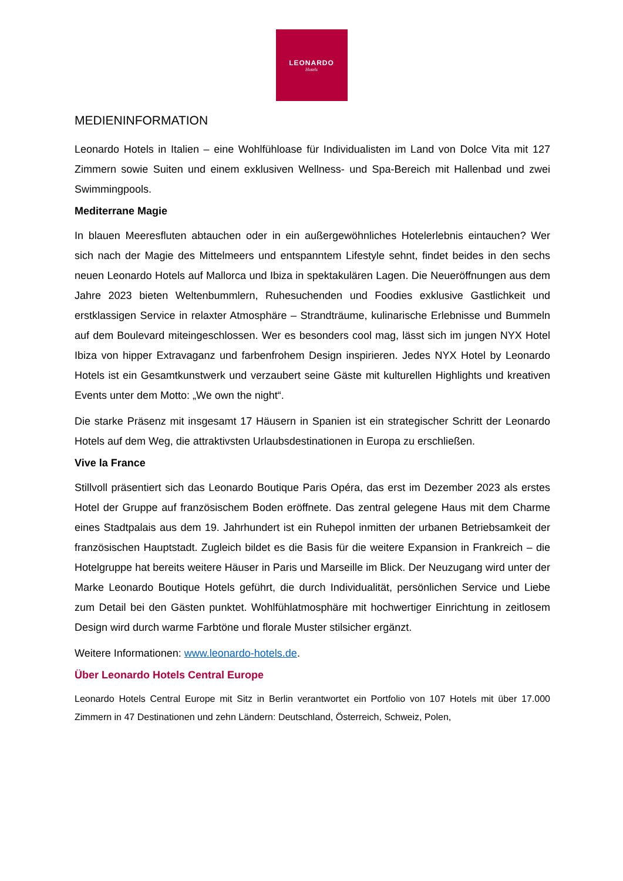LEONARDO
Hotels
MEDIENINFORMATION
Leonardo Hotels in Italien – eine Wohlfühloase für Individualisten im Land von Dolce Vita mit 127 Zimmern sowie Suiten und einem exklusiven Wellness- und Spa-Bereich mit Hallenbad und zwei Swimmingpools.
Mediterrane Magie
In blauen Meeresfluten abtauchen oder in ein außergewöhnliches Hotelerlebnis eintauchen? Wer sich nach der Magie des Mittelmeers und entspanntem Lifestyle sehnt, findet beides in den sechs neuen Leonardo Hotels auf Mallorca und Ibiza in spektakulären Lagen. Die Neueröffnungen aus dem Jahre 2023 bieten Weltenbummlern, Ruhesuchenden und Foodies exklusive Gastlichkeit und erstklassigen Service in relaxter Atmosphäre – Strandträume, kulinarische Erlebnisse und Bummeln auf dem Boulevard miteingeschlossen. Wer es besonders cool mag, lässt sich im jungen NYX Hotel Ibiza von hipper Extravaganz und farbenfrohem Design inspirieren. Jedes NYX Hotel by Leonardo Hotels ist ein Gesamtkunstwerk und verzaubert seine Gäste mit kulturellen Highlights und kreativen Events unter dem Motto: „We own the night“.
Die starke Präsenz mit insgesamt 17 Häusern in Spanien ist ein strategischer Schritt der Leonardo Hotels auf dem Weg, die attraktivsten Urlaubsdestinationen in Europa zu erschließen.
Vive la France
Stillvoll präsentiert sich das Leonardo Boutique Paris Opéra, das erst im Dezember 2023 als erstes Hotel der Gruppe auf französischem Boden eröffnete. Das zentral gelegene Haus mit dem Charme eines Stadtpalais aus dem 19. Jahrhundert ist ein Ruhepol inmitten der urbanen Betriebsamkeit der französischen Hauptstadt. Zugleich bildet es die Basis für die weitere Expansion in Frankreich – die Hotelgruppe hat bereits weitere Häuser in Paris und Marseille im Blick. Der Neuzugang wird unter der Marke Leonardo Boutique Hotels geführt, die durch Individualität, persönlichen Service und Liebe zum Detail bei den Gästen punktet. Wohlfühlatmosphäre mit hochwertiger Einrichtung in zeitlosem Design wird durch warme Farbtöne und florale Muster stilsicher ergänzt.
Weitere Informationen: www.leonardo-hotels.de.
Über Leonardo Hotels Central Europe
Leonardo Hotels Central Europe mit Sitz in Berlin verantwortet ein Portfolio von 107 Hotels mit über 17.000 Zimmern in 47 Destinationen und zehn Ländern: Deutschland, Österreich, Schweiz, Polen,